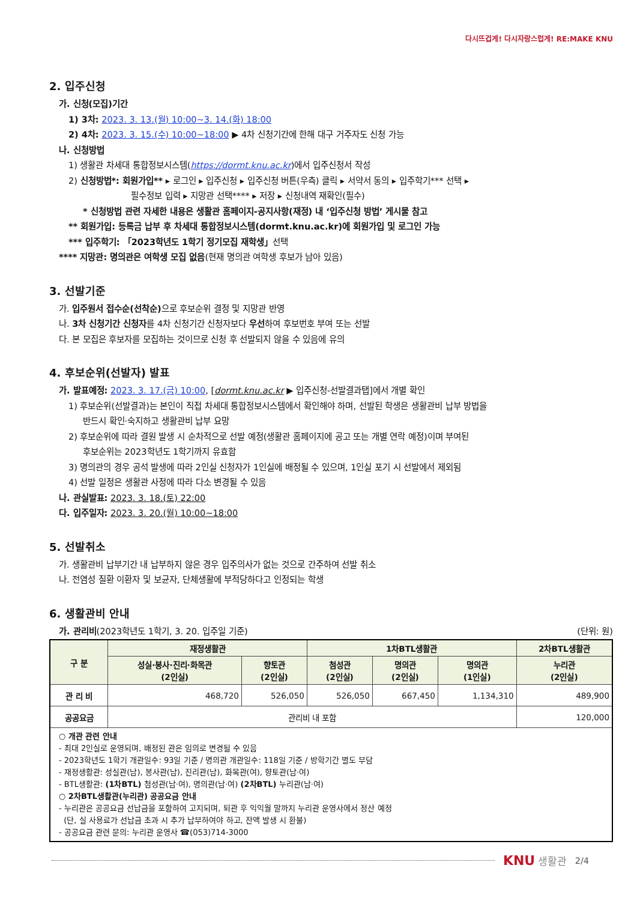다시뜨겁게! 다시자랑스럽게! RE:MAKE KNU
2. 입주신청
가. 신청(모집)기간
1) 3차: 2023. 3. 13.(월) 10:00~3. 14.(화) 18:00
2) 4차: 2023. 3. 15.(수) 10:00~18:00 ▶ 4차 신청기간에 한해 대구 거주자도 신청 가능
나. 신청방법
1) 생활관 차세대 통합정보시스템(https://dormt.knu.ac.kr)에서 입주신청서 작성
2) 신청방법*: 회원가입** ▸ 로그인 ▸ 입주신청 ▸ 입주신청 버튼(우측) 클릭 ▸ 서약서 동의 ▸ 입주학기*** 선택 ▸
필수정보 입력 ▸ 지망관 선택**** ▸ 저장 ▸ 신청내역 재확인(필수)
* 신청방법 관련 자세한 내용은 생활관 홈페이지-공지사항(재정) 내 ‘입주신청 방법’ 게시물 참고
** 회원가입: 등록금 납부 후 차세대 통합정보시스템(dormt.knu.ac.kr)에 회원가입 및 로그인 가능
*** 입주학기: 「2023학년도 1학기 정기모집 재학생」선택
**** 지망관: 명의관은 여학생 모집 없음(현재 명의관 여학생 후보가 남아 있음)
3. 선발기준
가. 입주원서 접수순(선착순) 으로 후보순위 결정 및 지망관 반영
나. 3차 신청기간 신청자를 4차 신청기간 신청자보다 우선하여 후보번호 부여 또는 선발
다. 본 모집은 후보자를 모집하는 것이므로 신청 후 선발되지 않을 수 있음에 유의
4. 후보순위(선발자) 발표
가. 발표예정: 2023. 3. 17.(금) 10:00, [dormt.knu.ac.kr ▶ 입주신청-선발결과탭]에서 개별 확인
1) 후보순위(선발결과)는 본인이 직접 차세대 통합정보시스템에서 확인해야 하며, 선발된 학생은 생활관비 납부 방법을
반드시 확인·숙지하고 생활관비 납부 요망
2) 후보순위에 따라 결원 발생 시 순차적으로 선발 예정(생활관 홈페이지에 공고 또는 개별 연락 예정)이며 부여된
후보순위는 2023학년도 1학기까지 유효함
3) 명의관의 경우 공석 발생에 따라 2인실 신청자가 1인실에 배정될 수 있으며, 1인실 포기 시 선발에서 제외됨
4) 선발 일정은 생활관 사정에 따라 다소 변경될 수 있음
나. 관실발표: 2023. 3. 18.(토) 22:00
다. 입주일자: 2023. 3. 20.(월) 10:00~18:00
5. 선발취소
가. 생활관비 납부기간 내 납부하지 않은 경우 입주의사가 없는 것으로 간주하여 선발 취소
나. 전염성 질환 이환자 및 보균자, 단체생활에 부적당하다고 인정되는 학생
6. 생활관비 안내
가. 관리비(2023학년도 1학기, 3. 20. 입주일 기준) (단위: 원)
| 구 분 | 재정생활관 | | 1차BTL생활관 | | | 2차BTL생활관 |
| --- | --- | --- | --- | --- | --- | --- |
| | 성실·봉사·진리·화목관 (2인실) | 향토관 (2인실) | 첨성관 (2인실) | 명의관 (2인실) | 명의관 (1인실) | 누리관 (2인실) |
| 관 리 비 | 468,720 | 526,050 | 526,050 | 667,450 | 1,134,310 | 489,900 |
| 공공요금 | 관리비 내 포함 | | | | | 120,000 |
| ○ 개관 관련 안내 - 최대 2인실로 운영되며, 배정된 관은 임의로 변경될 수 있음 - 2023학년도 1학기 개관일수: 93일 기준 / 명의관 개관일수: 118일 기준 / 방학기간 별도 부담 - 재정생활관: 성실관(남), 봉사관(남), 진리관(남), 화목관(여), 향토관(남·여) - BTL생활관: (1차BTL) 첨성관(남·여), 명의관(남·여) (2차BTL) 누리관(남·여) ○ 2차BTL생활관(누리관) 공공요금 안내 - 누리관은 공공요금 선납금을 포함하여 고지되며, 퇴관 후 익익월 말까지 누리관 운영사에서 정산 예정 (단, 실 사용료가 선납금 초과 시 추가 납부하여야 하고, 잔액 발생 시 환불) - 공공요금 관련 문의: 누리관 운영사 ☎(053)714-3000 | | | | | | |
KNU 생활관 2/4